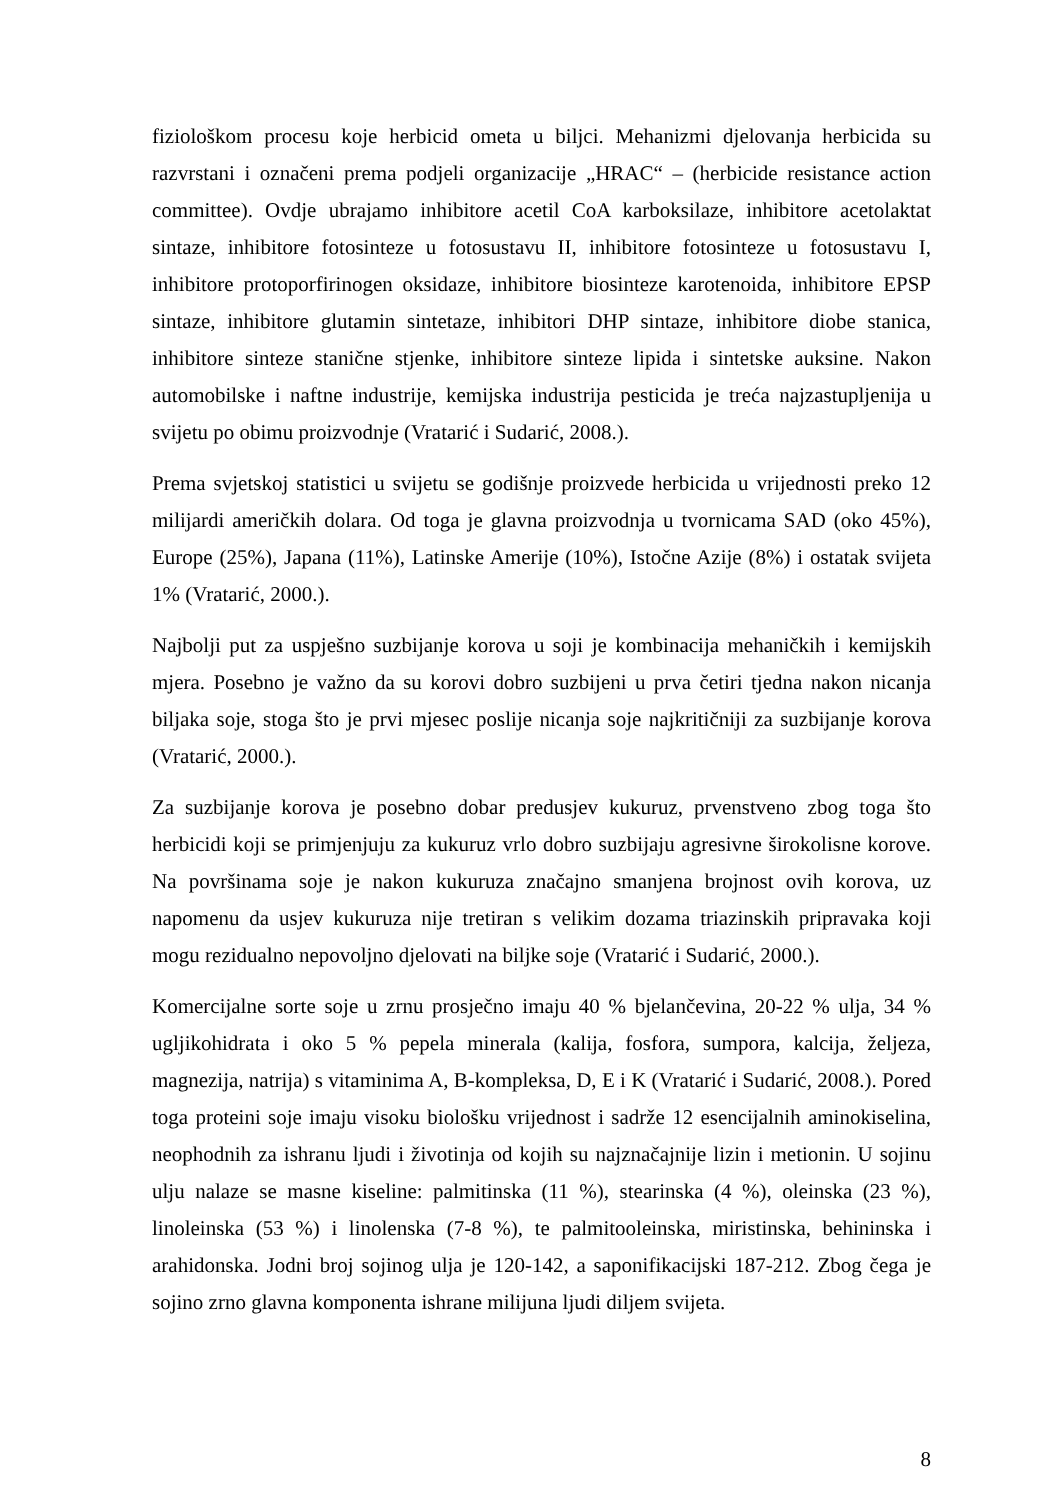fiziološkom procesu koje herbicid ometa u biljci. Mehanizmi djelovanja herbicida su razvrstani i označeni prema podjeli organizacije „HRAC“ – (herbicide resistance action committee). Ovdje ubrajamo inhibitore acetil CoA karboksilaze, inhibitore acetolaktat sintaze, inhibitore fotosinteze u fotosustavu II, inhibitore fotosinteze u fotosustavu I, inhibitore protoporfirinogen oksidaze, inhibitore biosinteze karotenoida, inhibitore EPSP sintaze, inhibitore glutamin sintetaze, inhibitori DHP sintaze, inhibitore diobe stanica, inhibitore sinteze stanične stjenke, inhibitore sinteze lipida i sintetske auksine. Nakon automobilske i naftne industrije, kemijska industrija pesticida je treća najzastupljenija u svijetu po obimu proizvodnje (Vratarić i Sudarić, 2008.).
Prema svjetskoj statistici u svijetu se godišnje proizvede herbicida u vrijednosti preko 12 milijardi američkih dolara. Od toga je glavna proizvodnja u tvornicama SAD (oko 45%), Europe (25%), Japana (11%), Latinske Amerije (10%), Istočne Azije (8%) i ostatak svijeta 1% (Vratarić, 2000.).
Najbolji put za uspješno suzbijanje korova u soji je kombinacija mehaničkih i kemijskih mjera. Posebno je važno da su korovi dobro suzbijeni u prva četiri tjedna nakon nicanja biljaka soje, stoga što je prvi mjesec poslije nicanja soje najkritičniji za suzbijanje korova (Vratarić, 2000.).
Za suzbijanje korova je posebno dobar predusjev kukuruz, prvenstveno zbog toga što herbicidi koji se primjenjuju za kukuruz vrlo dobro suzbijaju agresivne širokolisne korove. Na površinama soje je nakon kukuruza značajno smanjena brojnost ovih korova, uz napomenu da usjev kukuruza nije tretiran s velikim dozama triazinskih pripravaka koji mogu rezidualno nepovoljno djelovati na biljke soje (Vratarić i Sudarić, 2000.).
Komercijalne sorte soje u zrnu prosječno imaju 40 % bjelančevina, 20-22 % ulja, 34 % ugljikohidrata i oko 5 % pepela minerala (kalija, fosfora, sumpora, kalcija, željeza, magnezija, natrija) s vitaminima A, B-kompleksa, D, E i K (Vratarić i Sudarić, 2008.). Pored toga proteini soje imaju visoku biološku vrijednost i sadrže 12 esencijalnih aminokiselina, neophodnih za ishranu ljudi i životinja od kojih su najznačajnije lizin i metionin. U sojinu ulju nalaze se masne kiseline: palmitinska (11 %), stearinska (4 %), oleinska (23 %), linoleinska (53 %) i linolenska (7-8 %), te palmitooleinska, miristinska, behininska i arahidonska. Jodni broj sojinog ulja je 120-142, a saponifikacijski 187-212. Zbog čega je sojino zrno glavna komponenta ishrane milijuna ljudi diljem svijeta.
8